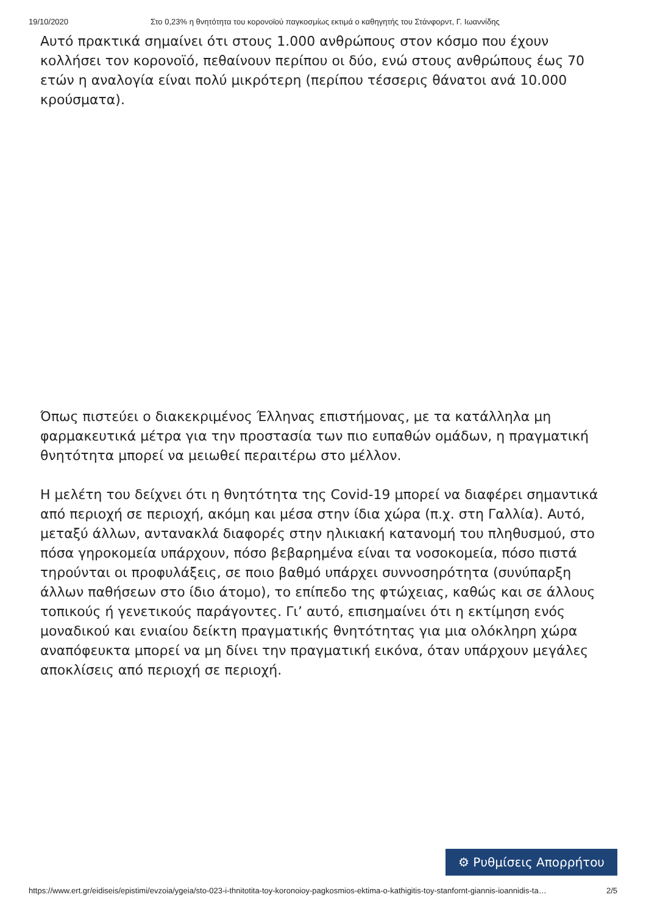19/10/2020 Στο 0,23% η θνητότητα του κορονοϊού παγκοσμίως εκτιμά ο καθηγητής του Στάνφορντ, Γ. Ιωαννίδης
Αυτό πρακτικά σημαίνει ότι στους 1.000 ανθρώπους στον κόσμο που έχουν κολλήσει τον κορονοϊό, πεθαίνουν περίπου οι δύο, ενώ στους ανθρώπους έως 70 ετών η αναλογία είναι πολύ μικρότερη (περίπου τέσσερις θάνατοι ανά 10.000 κρούσματα).
Όπως πιστεύει ο διακεκριμένος Έλληνας επιστήμονας, με τα κατάλληλα μη φαρμακευτικά μέτρα για την προστασία των πιο ευπαθών ομάδων, η πραγματική θνητότητα μπορεί να μειωθεί περαιτέρω στο μέλλον.
Η μελέτη του δείχνει ότι η θνητότητα της Covid-19 μπορεί να διαφέρει σημαντικά από περιοχή σε περιοχή, ακόμη και μέσα στην ίδια χώρα (π.χ. στη Γαλλία). Αυτό, μεταξύ άλλων, αντανακλά διαφορές στην ηλικιακή κατανομή του πληθυσμού, στο πόσα γηροκομεία υπάρχουν, πόσο βεβαρημένα είναι τα νοσοκομεία, πόσο πιστά τηρούνται οι προφυλάξεις, σε ποιο βαθμό υπάρχει συννοσηρότητα (συνύπαρξη άλλων παθήσεων στο ίδιο άτομο), το επίπεδο της φτώχειας, καθώς και σε άλλους τοπικούς ή γενετικούς παράγοντες. Γι’ αυτό, επισημαίνει ότι η εκτίμηση ενός μοναδικού και ενιαίου δείκτη πραγματικής θνητότητας για μια ολόκληρη χώρα αναπόφευκτα μπορεί να μη δίνει την πραγματική εικόνα, όταν υπάρχουν μεγάλες αποκλίσεις από περιοχή σε περιοχή.
⚙ Ρυθμίσεις Απορρήτου
https://www.ert.gr/eidiseis/epistimi/evzoia/ygeia/sto-023-i-thnitotita-toy-koronoioy-pagkosmios-ektima-o-kathigitis-toy-stanfornt-giannis-ioannidis-ta… 2/5